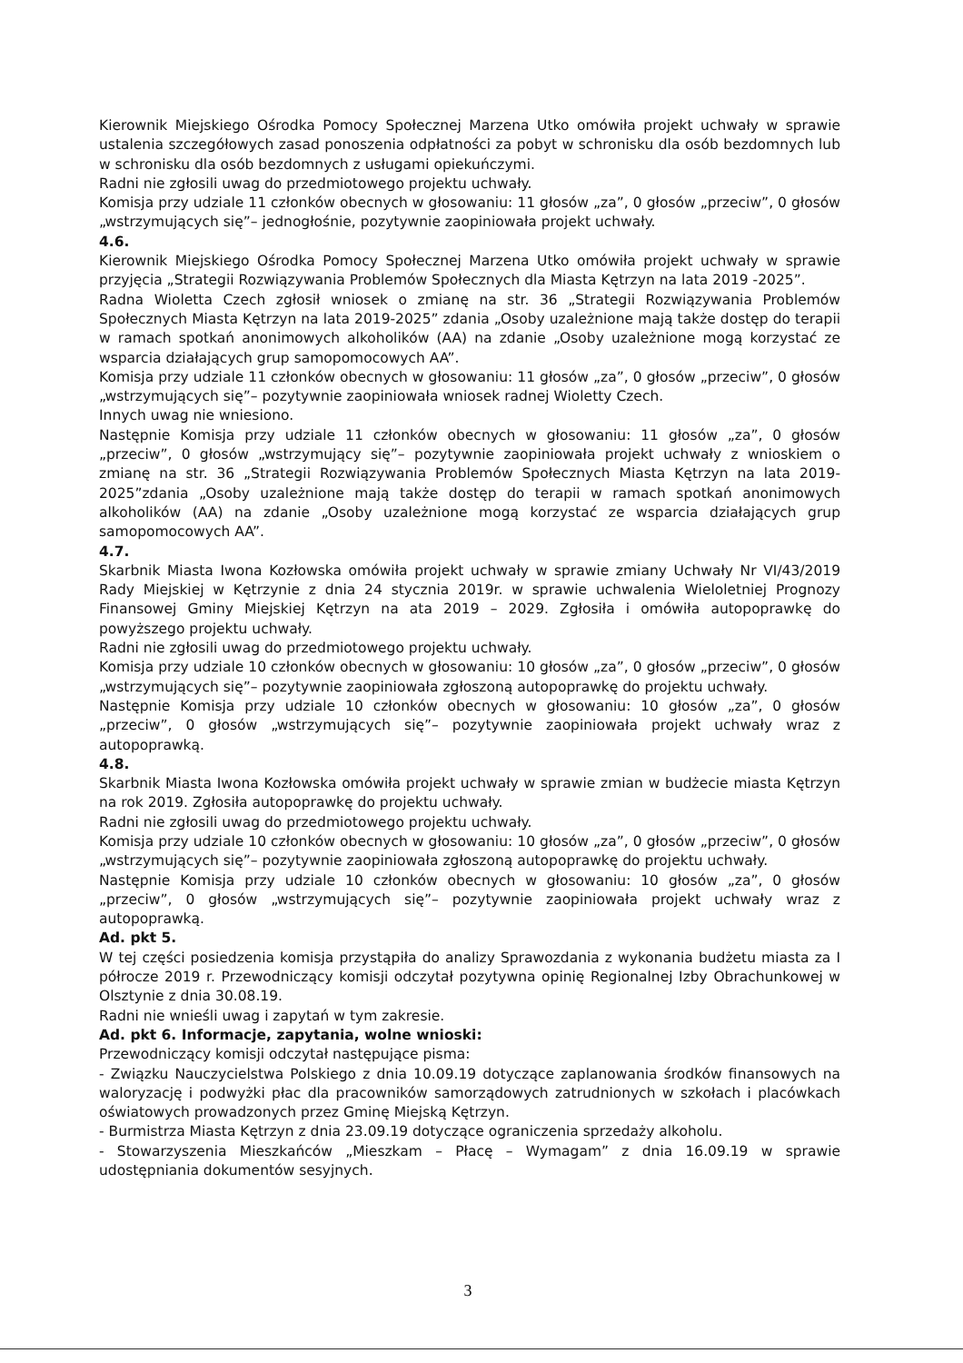Kierownik Miejskiego Ośrodka Pomocy Społecznej Marzena Utko omówiła projekt uchwały w sprawie ustalenia szczegółowych zasad ponoszenia odpłatności za pobyt w schronisku dla osób bezdomnych lub w schronisku dla osób bezdomnych z usługami opiekuńczymi.
Radni nie zgłosili uwag do przedmiotowego projektu uchwały.
Komisja przy udziale 11 członków obecnych w głosowaniu: 11 głosów „za”, 0 głosów „przeciw”, 0 głosów „wstrzymujących się”– jednogłośnie, pozytywnie zaopiniowała projekt uchwały.
4.6.
Kierownik Miejskiego Ośrodka Pomocy Społecznej Marzena Utko omówiła projekt uchwały w sprawie przyjęcia „Strategii Rozwiązywania Problemów Społecznych dla Miasta Kętrzyn na lata 2019 -2025”.
Radna Wioletta Czech zgłosił wniosek o zmianę na str. 36 „Strategii Rozwiązywania Problemów Społecznych Miasta Kętrzyn na lata 2019-2025” zdania „Osoby uzależnione mają także dostęp do terapii w ramach spotkań anonimowych alkoholików (AA) na zdanie „Osoby uzależnione mogą korzystać ze wsparcia działających grup samopomocowych AA”.
Komisja przy udziale 11 członków obecnych w głosowaniu: 11 głosów „za”, 0 głosów „przeciw”, 0 głosów „wstrzymujących się”– pozytywnie zaopiniowała wniosek radnej Wioletty Czech.
Innych uwag nie wniesiono.
Następnie Komisja przy udziale 11 członków obecnych w głosowaniu: 11 głosów „za”, 0 głosów „przeciw”, 0 głosów „wstrzymujący się”– pozytywnie zaopiniowała projekt uchwały z wnioskiem o zmianę na str. 36 „Strategii Rozwiązywania Problemów Społecznych Miasta Kętrzyn na lata 2019-2025”zdania „Osoby uzależnione mają także dostęp do terapii w ramach spotkań anonimowych alkoholików (AA) na zdanie „Osoby uzależnione mogą korzystać ze wsparcia działających grup samopomocowych AA”.
4.7.
Skarbnik Miasta Iwona Kozłowska omówiła projekt uchwały w sprawie zmiany Uchwały Nr VI/43/2019 Rady Miejskiej w Kętrzynie z dnia 24 stycznia 2019r. w sprawie uchwalenia Wieloletniej Prognozy Finansowej Gminy Miejskiej Kętrzyn na ata 2019 – 2029. Zgłosiła i omówiła autopoprawkę do powyższego projektu uchwały.
Radni nie zgłosili uwag do przedmiotowego projektu uchwały.
Komisja przy udziale 10 członków obecnych w głosowaniu: 10 głosów „za”, 0 głosów „przeciw”, 0 głosów „wstrzymujących się”– pozytywnie zaopiniowała zgłoszoną autopoprawkę do projektu uchwały.
Następnie Komisja przy udziale 10 członków obecnych w głosowaniu: 10 głosów „za”, 0 głosów „przeciw”, 0 głosów „wstrzymujących się”– pozytywnie zaopiniowała projekt uchwały wraz z autopoprawką.
4.8.
Skarbnik Miasta Iwona Kozłowska omówiła projekt uchwały w sprawie zmian w budżecie miasta Kętrzyn na rok 2019. Zgłosiła autopoprawkę do projektu uchwały.
Radni nie zgłosili uwag do przedmiotowego projektu uchwały.
Komisja przy udziale 10 członków obecnych w głosowaniu: 10 głosów „za”, 0 głosów „przeciw”, 0 głosów „wstrzymujących się”– pozytywnie zaopiniowała zgłoszoną autopoprawkę do projektu uchwały.
Następnie Komisja przy udziale 10 członków obecnych w głosowaniu: 10 głosów „za”, 0 głosów „przeciw”, 0 głosów „wstrzymujących się”– pozytywnie zaopiniowała projekt uchwały wraz z autopoprawką.
Ad. pkt 5.
W tej części posiedzenia komisja przystąpiła do analizy Sprawozdania z wykonania budżetu miasta za I półrocze 2019 r. Przewodniczący komisji odczytał pozytywna opinię Regionalnej Izby Obrachunkowej w Olsztynie z dnia 30.08.19.
Radni nie wnieśli uwag i zapytań w tym zakresie.
Ad. pkt 6. Informacje, zapytania, wolne wnioski:
Przewodniczący komisji odczytał następujące pisma:
- Związku Nauczycielstwa Polskiego z dnia 10.09.19 dotyczące zaplanowania środków finansowych na waloryzację i podwyżki płac dla pracowników samorządowych zatrudnionych w szkołach i placówkach oświatowych prowadzonych przez Gminę Miejską Kętrzyn.
- Burmistrza Miasta Kętrzyn z dnia 23.09.19 dotyczące ograniczenia sprzedaży alkoholu.
- Stowarzyszenia Mieszkańców „Mieszkam – Płacę – Wymagam” z dnia 16.09.19 w sprawie udostępniania dokumentów sesyjnych.
3